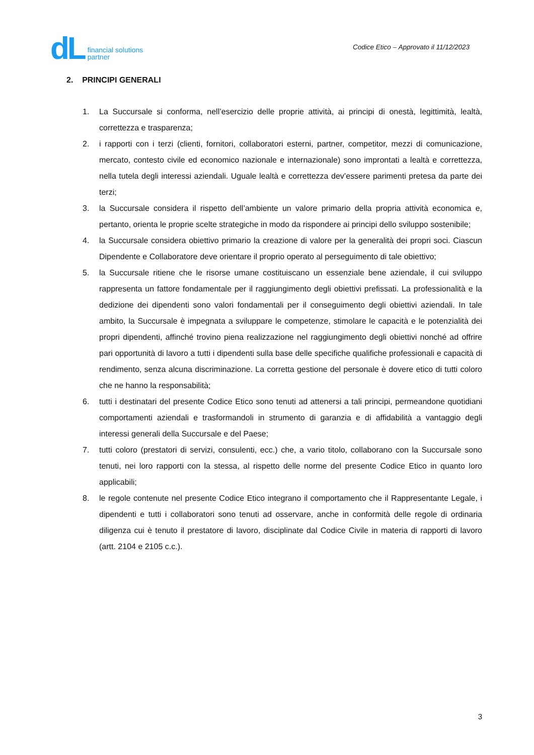dL financial solutions
partner
Codice Etico – Approvato il 11/12/2023
2. PRINCIPI GENERALI
1. La Succursale si conforma, nell’esercizio delle proprie attività, ai principi di onestà, legittimità, lealtà, correttezza e trasparenza;
2. i rapporti con i terzi (clienti, fornitori, collaboratori esterni, partner, competitor, mezzi di comunicazione, mercato, contesto civile ed economico nazionale e internazionale) sono improntati a lealtà e correttezza, nella tutela degli interessi aziendali. Uguale lealtà e correttezza dev’essere parimenti pretesa da parte dei terzi;
3. la Succursale considera il rispetto dell’ambiente un valore primario della propria attività economica e, pertanto, orienta le proprie scelte strategiche in modo da rispondere ai principi dello sviluppo sostenibile;
4. la Succursale considera obiettivo primario la creazione di valore per la generalità dei propri soci. Ciascun Dipendente e Collaboratore deve orientare il proprio operato al perseguimento di tale obiettivo;
5. la Succursale ritiene che le risorse umane costituiscano un essenziale bene aziendale, il cui sviluppo rappresenta un fattore fondamentale per il raggiungimento degli obiettivi prefissati. La professionalità e la dedizione dei dipendenti sono valori fondamentali per il conseguimento degli obiettivi aziendali. In tale ambito, la Succursale è impegnata a sviluppare le competenze, stimolare le capacità e le potenzialità dei propri dipendenti, affinché trovino piena realizzazione nel raggiungimento degli obiettivi nonché ad offrire pari opportunità di lavoro a tutti i dipendenti sulla base delle specifiche qualifiche professionali e capacità di rendimento, senza alcuna discriminazione. La corretta gestione del personale è dovere etico di tutti coloro che ne hanno la responsabilità;
6. tutti i destinatari del presente Codice Etico sono tenuti ad attenersi a tali principi, permeandone quotidiani comportamenti aziendali e trasformandoli in strumento di garanzia e di affidabilità a vantaggio degli interessi generali della Succursale e del Paese;
7. tutti coloro (prestatori di servizi, consulenti, ecc.) che, a vario titolo, collaborano con la Succursale sono tenuti, nei loro rapporti con la stessa, al rispetto delle norme del presente Codice Etico in quanto loro applicabili;
8. le regole contenute nel presente Codice Etico integrano il comportamento che il Rappresentante Legale, i dipendenti e tutti i collaboratori sono tenuti ad osservare, anche in conformità delle regole di ordinaria diligenza cui è tenuto il prestatore di lavoro, disciplinate dal Codice Civile in materia di rapporti di lavoro (artt. 2104 e 2105 c.c.).
3